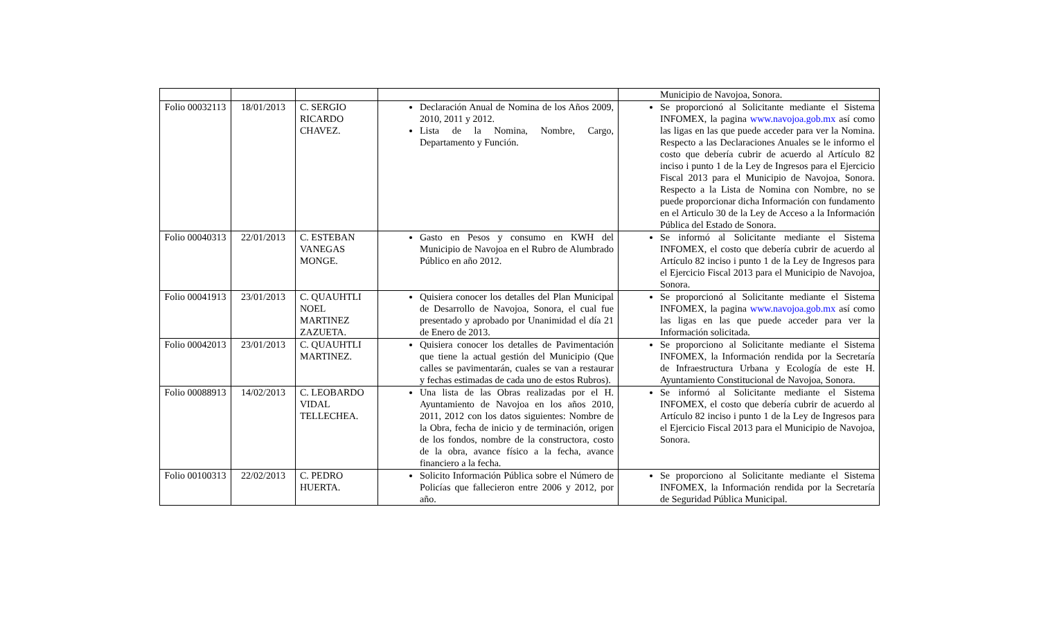| | | | | Municipio de Navojoa, Sonora. |
| Folio 00032113 | 18/01/2013 | C. SERGIO RICARDO CHAVEZ. | Declaración Anual de Nomina de los Años 2009, 2010, 2011 y 2012. Lista de la Nomina, Nombre, Cargo, Departamento y Función. | Se proporcionó al Solicitante mediante el Sistema INFOMEX, la pagina www.navojoa.gob.mx así como las ligas en las que puede acceder para ver la Nomina. Respecto a las Declaraciones Anuales se le informo el costo que debería cubrir de acuerdo al Artículo 82 inciso i punto 1 de la Ley de Ingresos para el Ejercicio Fiscal 2013 para el Municipio de Navojoa, Sonora. Respecto a la Lista de Nomina con Nombre, no se puede proporcionar dicha Información con fundamento en el Articulo 30 de la Ley de Acceso a la Información Pública del Estado de Sonora. |
| Folio 00040313 | 22/01/2013 | C. ESTEBAN VANEGAS MONGE. | Gasto en Pesos y consumo en KWH del Municipio de Navojoa en el Rubro de Alumbrado Público en año 2012. | Se informó al Solicitante mediante el Sistema INFOMEX, el costo que debería cubrir de acuerdo al Artículo 82 inciso i punto 1 de la Ley de Ingresos para el Ejercicio Fiscal 2013 para el Municipio de Navojoa, Sonora. |
| Folio 00041913 | 23/01/2013 | C. QUAUHTLI NOEL MARTINEZ ZAZUETA. | Quisiera conocer los detalles del Plan Municipal de Desarrollo de Navojoa, Sonora, el cual fue presentado y aprobado por Unanimidad el día 21 de Enero de 2013. | Se proporcionó al Solicitante mediante el Sistema INFOMEX, la pagina www.navojoa.gob.mx así como las ligas en las que puede acceder para ver la Información solicitada. |
| Folio 00042013 | 23/01/2013 | C. QUAUHTLI MARTINEZ. | Quisiera conocer los detalles de Pavimentación que tiene la actual gestión del Municipio (Que calles se pavimentarán, cuales se van a restaurar y fechas estimadas de cada uno de estos Rubros). | Se proporciono al Solicitante mediante el Sistema INFOMEX, la Información rendida por la Secretaría de Infraestructura Urbana y Ecología de este H. Ayuntamiento Constitucional de Navojoa, Sonora. |
| Folio 00088913 | 14/02/2013 | C. LEOBARDO VIDAL TELLECHEA. | Una lista de las Obras realizadas por el H. Ayuntamiento de Navojoa en los años 2010, 2011, 2012 con los datos siguientes: Nombre de la Obra, fecha de inicio y de terminación, origen de los fondos, nombre de la constructora, costo de la obra, avance físico a la fecha, avance financiero a la fecha. | Se informó al Solicitante mediante el Sistema INFOMEX, el costo que debería cubrir de acuerdo al Artículo 82 inciso i punto 1 de la Ley de Ingresos para el Ejercicio Fiscal 2013 para el Municipio de Navojoa, Sonora. |
| Folio 00100313 | 22/02/2013 | C. PEDRO HUERTA. | Solicito Información Pública sobre el Número de Policías que fallecieron entre 2006 y 2012, por año. | Se proporciono al Solicitante mediante el Sistema INFOMEX, la Información rendida por la Secretaría de Seguridad Pública Municipal. |